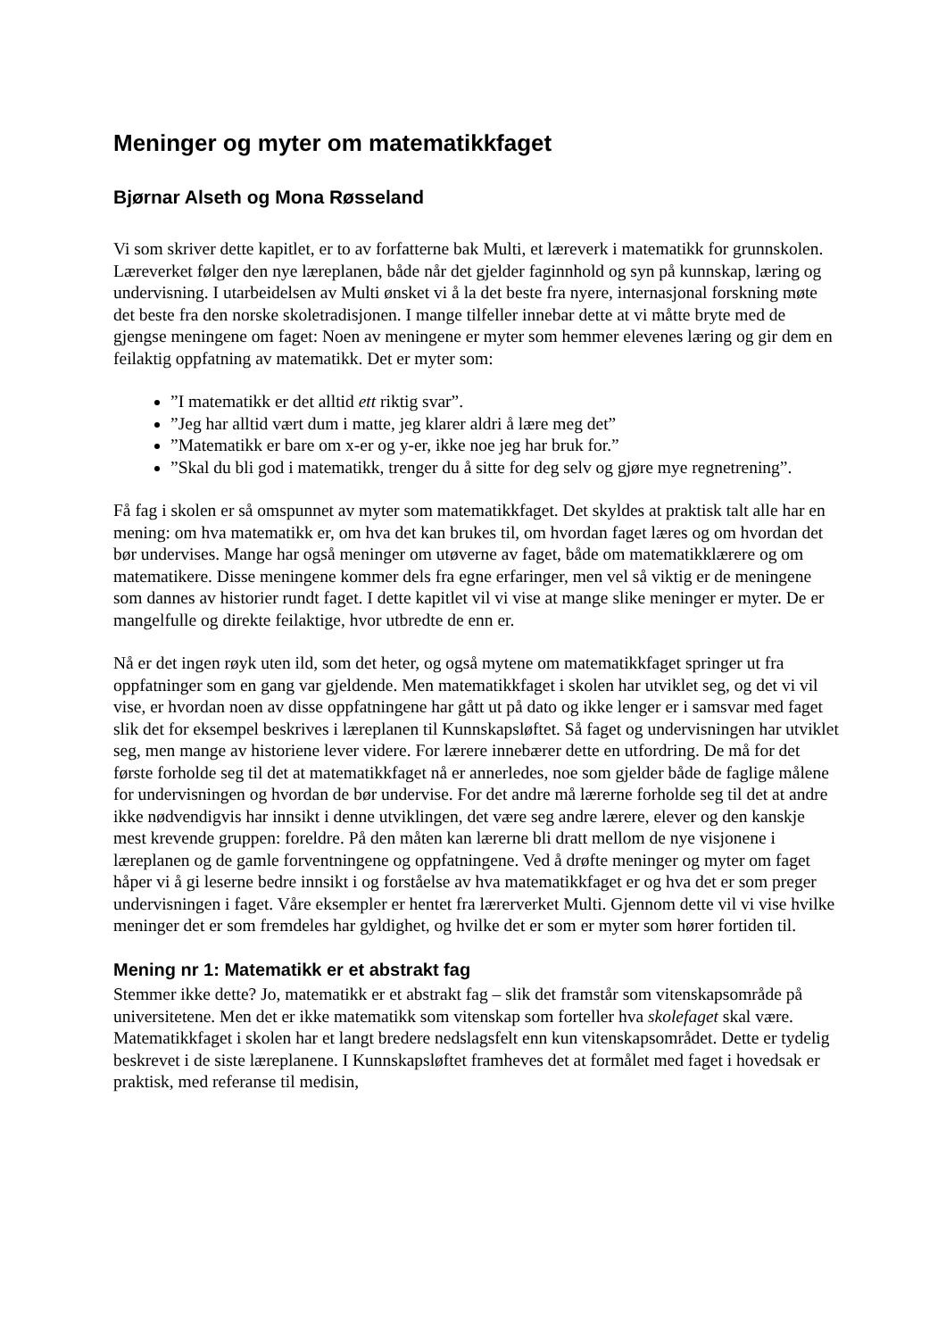Meninger og myter om matematikkfaget
Bjørnar Alseth og Mona Røsseland
Vi som skriver dette kapitlet, er to av forfatterne bak Multi, et læreverk i matematikk for grunnskolen. Læreverket følger den nye læreplanen, både når det gjelder faginnhold og syn på kunnskap, læring og undervisning. I utarbeidelsen av Multi ønsket vi å la det beste fra nyere, internasjonal forskning møte det beste fra den norske skoletradisjonen. I mange tilfeller innebar dette at vi måtte bryte med de gjengse meningene om faget: Noen av meningene er myter som hemmer elevenes læring og gir dem en feilaktig oppfatning av matematikk. Det er myter som:
”I matematikk er det alltid ett riktig svar”.
”Jeg har alltid vært dum i matte, jeg klarer aldri å lære meg det”
”Matematikk er bare om x-er og y-er, ikke noe jeg har bruk for.”
”Skal du bli god i matematikk, trenger du å sitte for deg selv og gjøre mye regnetrening”.
Få fag i skolen er så omspunnet av myter som matematikkfaget. Det skyldes at praktisk talt alle har en mening: om hva matematikk er, om hva det kan brukes til, om hvordan faget læres og om hvordan det bør undervises. Mange har også meninger om utøverne av faget, både om matematikklærere og om matematikere. Disse meningene kommer dels fra egne erfaringer, men vel så viktig er de meningene som dannes av historier rundt faget. I dette kapitlet vil vi vise at mange slike meninger er myter. De er mangelfulle og direkte feilaktige, hvor utbredte de enn er.
Nå er det ingen røyk uten ild, som det heter, og også mytene om matematikkfaget springer ut fra oppfatninger som en gang var gjeldende. Men matematikkfaget i skolen har utviklet seg, og det vi vil vise, er hvordan noen av disse oppfatningene har gått ut på dato og ikke lenger er i samsvar med faget slik det for eksempel beskrives i læreplanen til Kunnskapsløftet. Så faget og undervisningen har utviklet seg, men mange av historiene lever videre. For lærere innebærer dette en utfordring. De må for det første forholde seg til det at matematikkfaget nå er annerledes, noe som gjelder både de faglige målene for undervisningen og hvordan de bør undervise. For det andre må lærerne forholde seg til det at andre ikke nødvendigvis har innsikt i denne utviklingen, det være seg andre lærere, elever og den kanskje mest krevende gruppen: foreldre. På den måten kan lærerne bli dratt mellom de nye visjonene i læreplanen og de gamle forventningene og oppfatningene. Ved å drøfte meninger og myter om faget håper vi å gi leserne bedre innsikt i og forståelse av hva matematikkfaget er og hva det er som preger undervisningen i faget. Våre eksempler er hentet fra lærerverket Multi. Gjennom dette vil vi vise hvilke meninger det er som fremdeles har gyldighet, og hvilke det er som er myter som hører fortiden til.
Mening nr 1: Matematikk er et abstrakt fag
Stemmer ikke dette? Jo, matematikk er et abstrakt fag – slik det framstår som vitenskapsområde på universitetene. Men det er ikke matematikk som vitenskap som forteller hva skolefaget skal være. Matematikkfaget i skolen har et langt bredere nedslagsfelt enn kun vitenskapsområdet. Dette er tydelig beskrevet i de siste læreplanene. I Kunnskapsløftet framheves det at formålet med faget i hovedsak er praktisk, med referanse til medisin,